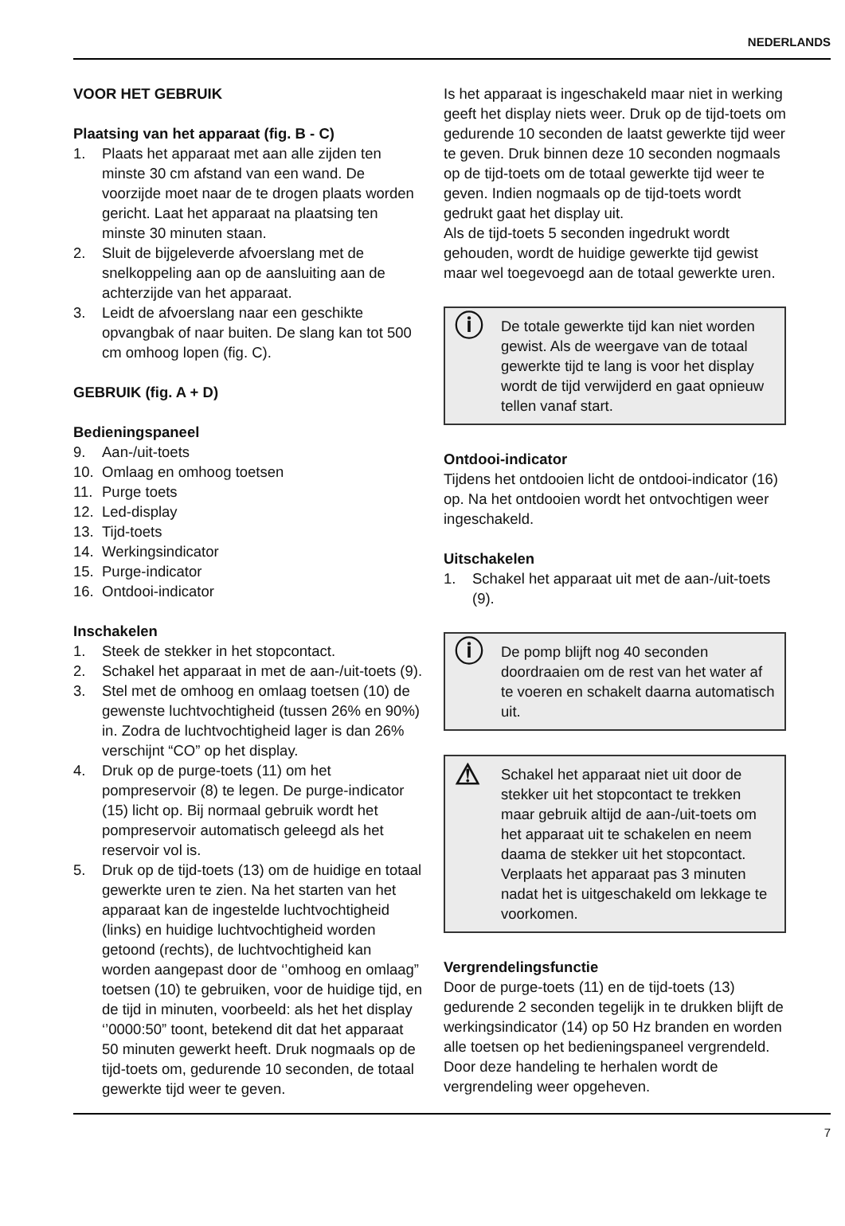NEDERLANDS
VOOR HET GEBRUIK
Plaatsing van het apparaat (fig. B - C)
1. Plaats het apparaat met aan alle zijden ten minste 30 cm afstand van een wand. De voorzijde moet naar de te drogen plaats worden gericht. Laat het apparaat na plaatsing ten minste 30 minuten staan.
2. Sluit de bijgeleverde afvoerslang met de snelkoppeling aan op de aansluiting aan de achterzijde van het apparaat.
3. Leidt de afvoerslang naar een geschikte opvangbak of naar buiten. De slang kan tot 500 cm omhoog lopen (fig. C).
GEBRUIK (fig. A + D)
Bedieningspaneel
9. Aan-/uit-toets
10. Omlaag en omhoog toetsen
11. Purge toets
12. Led-display
13. Tijd-toets
14. Werkingsindicator
15. Purge-indicator
16. Ontdooi-indicator
Inschakelen
1. Steek de stekker in het stopcontact.
2. Schakel het apparaat in met de aan-/uit-toets (9).
3. Stel met de omhoog en omlaag toetsen (10) de gewenste luchtvochtigheid (tussen 26% en 90%) in. Zodra de luchtvochtigheid lager is dan 26% verschijnt “CO” op het display.
4. Druk op de purge-toets (11) om het pompreservoir (8) te legen. De purge-indicator (15) licht op. Bij normaal gebruik wordt het pompreservoir automatisch geleegd als het reservoir vol is.
5. Druk op de tijd-toets (13) om de huidige en totaal gewerkte uren te zien. Na het starten van het apparaat kan de ingestelde luchtvochtigheid (links) en huidige luchtvochtigheid worden getoond (rechts), de luchtvochtigheid kan worden aangepast door de ‘’omhoog en omlaag” toetsen (10) te gebruiken, voor de huidige tijd, en de tijd in minuten, voorbeeld: als het het display ‘’0000:50” toont, betekend dit dat het apparaat 50 minuten gewerkt heeft. Druk nogmaals op de tijd-toets om, gedurende 10 seconden, de totaal gewerkte tijd weer te geven.
Is het apparaat is ingeschakeld maar niet in werking geeft het display niets weer. Druk op de tijd-toets om gedurende 10 seconden de laatst gewerkte tijd weer te geven. Druk binnen deze 10 seconden nogmaals op de tijd-toets om de totaal gewerkte tijd weer te geven. Indien nogmaals op de tijd-toets wordt gedrukt gaat het display uit.
Als de tijd-toets 5 seconden ingedrukt wordt gehouden, wordt de huidige gewerkte tijd gewist maar wel toegevoegd aan de totaal gewerkte uren.
ⓘ
De totale gewerkte tijd kan niet worden gewist. Als de weergave van de totaal gewerkte tijd te lang is voor het display wordt de tijd verwijderd en gaat opnieuw tellen vanaf start.
Ontdooi-indicator
Tijdens het ontdooien licht de ontdooi-indicator (16) op. Na het ontdooien wordt het ontvochtigen weer ingeschakeld.
Uitschakelen
1. Schakel het apparaat uit met de aan-/uit-toets (9).
ⓘ
De pomp blijft nog 40 seconden doordraaien om de rest van het water af te voeren en schakelt daarna automatisch uit.
⚠
Schakel het apparaat niet uit door de stekker uit het stopcontact te trekken maar gebruik altijd de aan-/uit-toets om het apparaat uit te schakelen en neem daama de stekker uit het stopcontact. Verplaats het apparaat pas 3 minuten nadat het is uitgeschakeld om lekkage te voorkomen.
Vergrendelingsfunctie
Door de purge-toets (11) en de tijd-toets (13) gedurende 2 seconden tegelijk in te drukken blijft de werkingsindicator (14) op 50 Hz branden en worden alle toetsen op het bedieningspaneel vergrendeld. Door deze handeling te herhalen wordt de vergrendeling weer opgeheven.
7